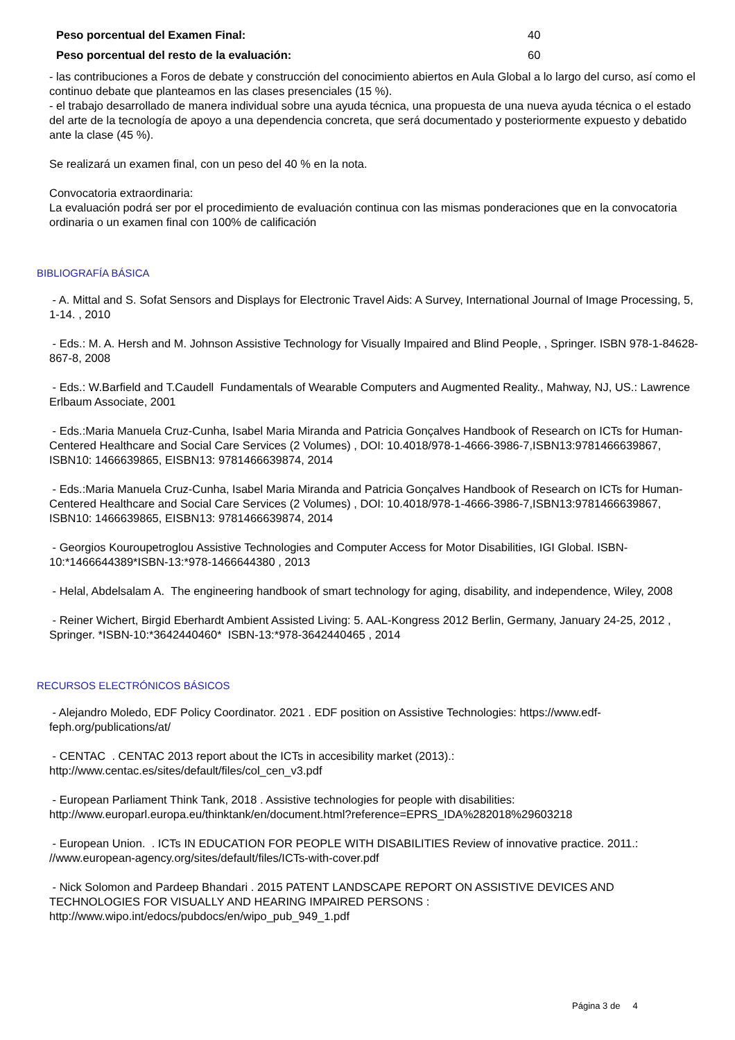Peso porcentual del Examen Final: 40
Peso porcentual del resto de la evaluación: 60
- las contribuciones a Foros de debate y construcción del conocimiento abiertos en Aula Global a lo largo del curso, así como el continuo debate que planteamos en las clases presenciales (15 %).
- el trabajo desarrollado de manera individual sobre una ayuda técnica, una propuesta de una nueva ayuda técnica o el estado del arte de la tecnología de apoyo a una dependencia concreta, que será documentado y posteriormente expuesto y debatido ante la clase (45 %).
Se realizará un examen final, con un peso del 40 % en la nota.
Convocatoria extraordinaria:
La evaluación podrá ser por el procedimiento de evaluación continua con las mismas ponderaciones que en la convocatoria ordinaria o un examen final con 100% de calificación
BIBLIOGRAFÍA BÁSICA
- A. Mittal and S. Sofat Sensors and Displays for Electronic Travel Aids: A Survey, International Journal of Image Processing, 5, 1-14. , 2010
- Eds.: M. A. Hersh and M. Johnson Assistive Technology for Visually Impaired and Blind People, , Springer. ISBN 978-1-84628-867-8, 2008
- Eds.: W.Barfield and T.Caudell Fundamentals of Wearable Computers and Augmented Reality., Mahway, NJ, US.: Lawrence Erlbaum Associate, 2001
- Eds.:Maria Manuela Cruz-Cunha, Isabel Maria Miranda and Patricia Gonçalves Handbook of Research on ICTs for Human-Centered Healthcare and Social Care Services (2 Volumes) , DOI: 10.4018/978-1-4666-3986-7,ISBN13:9781466639867, ISBN10: 1466639865, EISBN13: 9781466639874, 2014
- Eds.:Maria Manuela Cruz-Cunha, Isabel Maria Miranda and Patricia Gonçalves Handbook of Research on ICTs for Human-Centered Healthcare and Social Care Services (2 Volumes) , DOI: 10.4018/978-1-4666-3986-7,ISBN13:9781466639867, ISBN10: 1466639865, EISBN13: 9781466639874, 2014
- Georgios Kouroupetroglou Assistive Technologies and Computer Access for Motor Disabilities, IGI Global. ISBN-10:*1466644389*ISBN-13:*978-1466644380 , 2013
- Helal, Abdelsalam A. The engineering handbook of smart technology for aging, disability, and independence, Wiley, 2008
- Reiner Wichert, Birgid Eberhardt Ambient Assisted Living: 5. AAL-Kongress 2012 Berlin, Germany, January 24-25, 2012 , Springer. *ISBN-10:*3642440460* ISBN-13:*978-3642440465 , 2014
RECURSOS ELECTRÓNICOS BÁSICOS
- Alejandro Moledo, EDF Policy Coordinator. 2021 . EDF position on Assistive Technologies: https://www.edf-feph.org/publications/at/
- CENTAC . CENTAC 2013 report about the ICTs in accesibility market (2013).: http://www.centac.es/sites/default/files/col_cen_v3.pdf
- European Parliament Think Tank, 2018 . Assistive technologies for people with disabilities: http://www.europarl.europa.eu/thinktank/en/document.html?reference=EPRS_IDA%282018%29603218
- European Union. . ICTs IN EDUCATION FOR PEOPLE WITH DISABILITIES Review of innovative practice. 2011.: //www.european-agency.org/sites/default/files/ICTs-with-cover.pdf
- Nick Solomon and Pardeep Bhandari . 2015 PATENT LANDSCAPE REPORT ON ASSISTIVE DEVICES AND TECHNOLOGIES FOR VISUALLY AND HEARING IMPAIRED PERSONS : http://www.wipo.int/edocs/pubdocs/en/wipo_pub_949_1.pdf
Página 3 de 4